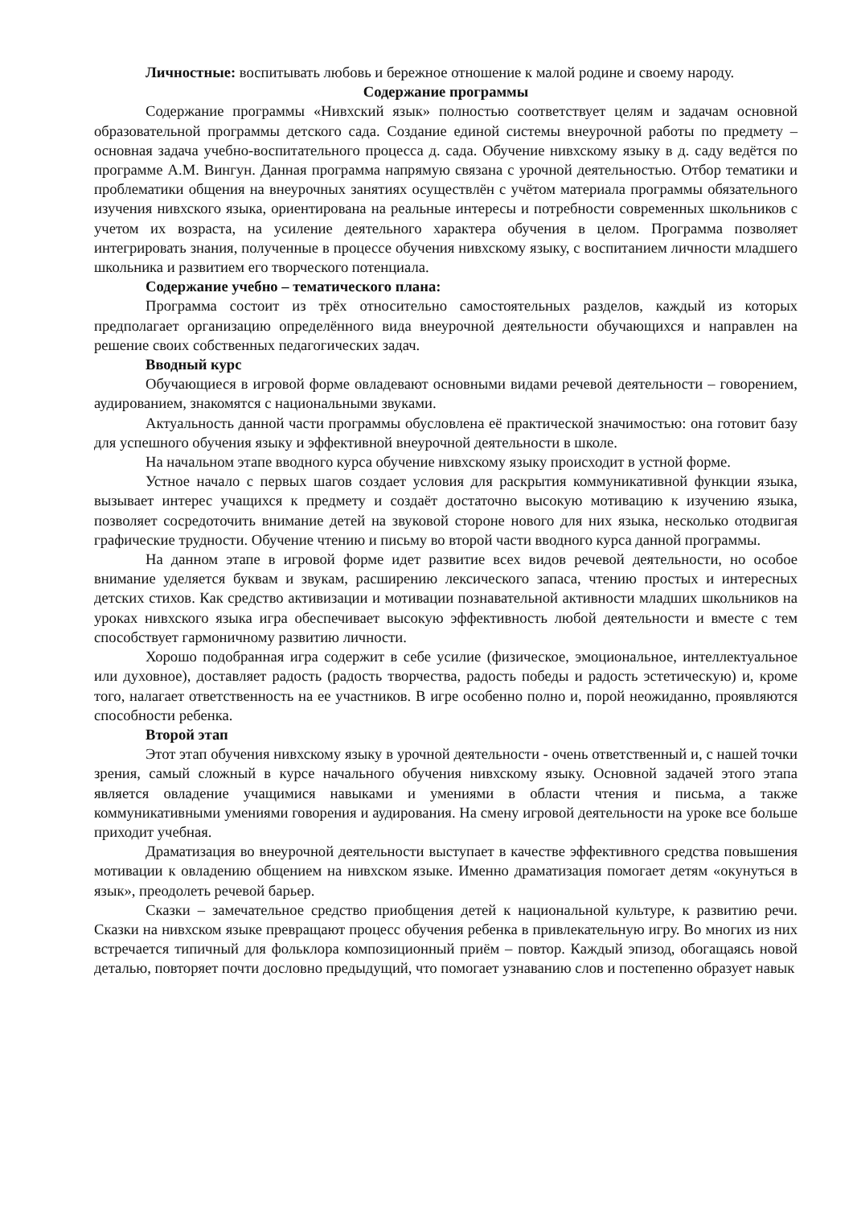Личностные: воспитывать любовь и бережное отношение к малой родине и своему народу.
Содержание программы
Содержание программы «Нивхский язык» полностью соответствует целям и задачам основной образовательной программы детского сада. Создание единой системы внеурочной работы по предмету – основная задача учебно-воспитательного процесса д. сада. Обучение нивхскому языку в д. саду ведётся по программе А.М. Вингун. Данная программа напрямую связана с урочной деятельностью. Отбор тематики и проблематики общения на внеурочных занятиях осуществлён с учётом материала программы обязательного изучения нивхского языка, ориентирована на реальные интересы и потребности современных школьников с учетом их возраста, на усиление деятельного характера обучения в целом. Программа позволяет интегрировать знания, полученные в процессе обучения нивхскому языку, с воспитанием личности младшего школьника и развитием его творческого потенциала.
Содержание учебно – тематического плана:
Программа состоит из трёх относительно самостоятельных разделов, каждый из которых предполагает организацию определённого вида внеурочной деятельности обучающихся и направлен на решение своих собственных педагогических задач.
Вводный курс
Обучающиеся в игровой форме овладевают основными видами речевой деятельности – говорением, аудированием, знакомятся с национальными звуками.
Актуальность данной части программы обусловлена её практической значимостью: она готовит базу для успешного обучения языку и эффективной внеурочной деятельности в школе.
На начальном этапе вводного курса обучение нивхскому языку происходит в устной форме.
Устное начало с первых шагов создает условия для раскрытия коммуникативной функции языка, вызывает интерес учащихся к предмету и создаёт достаточно высокую мотивацию к изучению языка, позволяет сосредоточить внимание детей на звуковой стороне нового для них языка, несколько отодвигая графические трудности. Обучение чтению и письму во второй части вводного курса данной программы.
На данном этапе в игровой форме идет развитие всех видов речевой деятельности, но особое внимание уделяется буквам и звукам, расширению лексического запаса, чтению простых и интересных детских стихов. Как средство активизации и мотивации познавательной активности младших школьников на уроках нивхского языка игра обеспечивает высокую эффективность любой деятельности и вместе с тем способствует гармоничному развитию личности.
Хорошо подобранная игра содержит в себе усилие (физическое, эмоциональное, интеллектуальное или духовное), доставляет радость (радость творчества, радость победы и радость эстетическую) и, кроме того, налагает ответственность на ее участников. В игре особенно полно и, порой неожиданно, проявляются способности ребенка.
Второй этап
Этот этап обучения нивхскому языку в урочной деятельности - очень ответственный и, с нашей точки зрения, самый сложный в курсе начального обучения нивхскому языку. Основной задачей этого этапа является овладение учащимися навыками и умениями в области чтения и письма, а также коммуникативными умениями говорения и аудирования. На смену игровой деятельности на уроке все больше приходит учебная.
Драматизация во внеурочной деятельности выступает в качестве эффективного средства повышения мотивации к овладению общением на нивхском языке. Именно драматизация помогает детям «окунуться в язык», преодолеть речевой барьер.
Сказки – замечательное средство приобщения детей к национальной культуре, к развитию речи. Сказки на нивхском языке превращают процесс обучения ребенка в привлекательную игру. Во многих из них встречается типичный для фольклора композиционный приём – повтор. Каждый эпизод, обогащаясь новой деталью, повторяет почти дословно предыдущий, что помогает узнаванию слов и постепенно образует навык